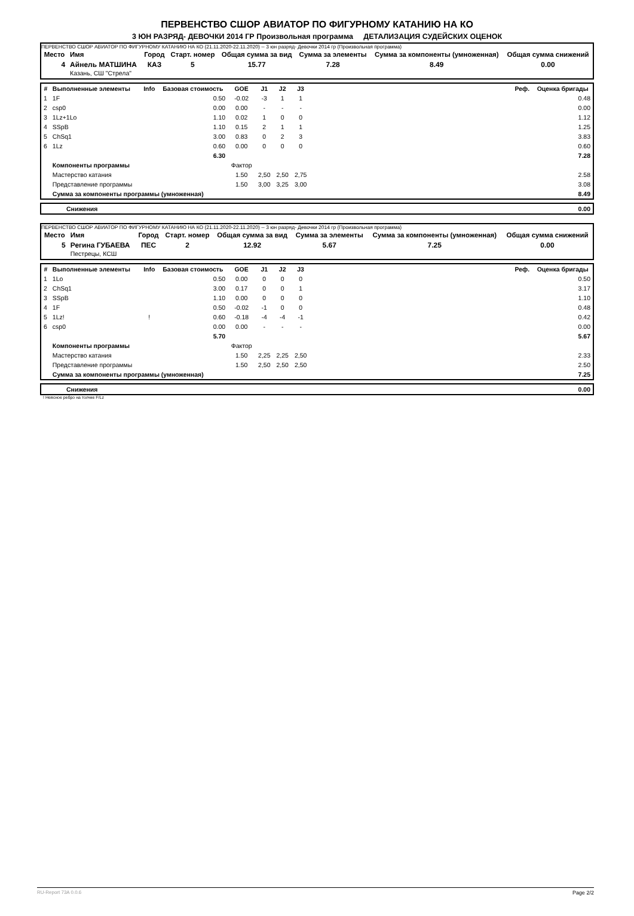ПЕРВЕНСТВО СШОР АВИАТОР ПО ФИГУРНОМУ КАТАНИЮ НА КО
3 ЮН РАЗРЯД- ДЕВОЧКИ 2014 ГР Произвольная программа ДЕТАЛИЗАЦИЯ СУДЕЙСКИХ ОЦЕНОК
ПЕРВЕНСТВО СШОР АВИАТОР ПО ФИГУРНОМУ КАТАНИЮ НА КО (21.11.2020-22.11.2020) -- 3 юн разряд- Девочки 2014 гр (Произвольная программа)
| Место | Имя | Город | Старт. номер | Общая сумма за вид | Сумма за элементы | Сумма за компоненты (умноженная) | Общая сумма снижений |
| --- | --- | --- | --- | --- | --- | --- | --- |
| 4 | Айнель МАТШИНА Казань, СШ "Стрела" | КАЗ | 5 | 15.77 | 7.28 | 8.49 | 0.00 |
| # | Выполненные элементы | Info | Базовая стоимость | GOE | J1 | J2 | J3 | | Реф. | Оценка бригады |
| --- | --- | --- | --- | --- | --- | --- | --- | --- | --- | --- |
| 1 | 1F | | 0.50 | -0.02 | -3 | 1 | 1 | | | 0.48 |
| 2 | csp0 | | 0.00 | 0.00 | - | - | - | | | 0.00 |
| 3 | 1Lz+1Lo | | 1.10 | 0.02 | 1 | 0 | 0 | | | 1.12 |
| 4 | SSpB | | 1.10 | 0.15 | 2 | 1 | 1 | | | 1.25 |
| 5 | ChSq1 | | 3.00 | 0.83 | 0 | 2 | 3 | | | 3.83 |
| 6 | 1Lz | | 0.60 | 0.00 | 0 | 0 | 0 | | | 0.60 |
| | | | 6.30 | | | | | | | 7.28 |
| | Компоненты программы | | | Фактор | | | | | | |
| | Мастерство катания | | | 1.50 | 2,50 | 2,50 | 2,75 | | | 2.58 |
| | Представление программы | | | 1.50 | 3,00 | 3,25 | 3,00 | | | 3.08 |
| | Сумма за компоненты программы (умноженная) | | | | | | | | | 8.49 |
| | Снижения | 0.00 |
ПЕРВЕНСТВО СШОР АВИАТОР ПО ФИГУРНОМУ КАТАНИЮ НА КО (21.11.2020-22.11.2020) -- 3 юн разряд- Девочки 2014 гр (Произвольная программа)
| Место | Имя | Город | Старт. номер | Общая сумма за вид | Сумма за элементы | Сумма за компоненты (умноженная) | Общая сумма снижений |
| --- | --- | --- | --- | --- | --- | --- | --- |
| 5 | Регина ГУБАЕВА Пестрецы, КСШ | ПЕС | 2 | 12.92 | 5.67 | 7.25 | 0.00 |
| # | Выполненные элементы | Info | Базовая стоимость | GOE | J1 | J2 | J3 | | Реф. | Оценка бригады |
| --- | --- | --- | --- | --- | --- | --- | --- | --- | --- | --- |
| 1 | 1Lo | | 0.50 | 0.00 | 0 | 0 | 0 | | | 0.50 |
| 2 | ChSq1 | | 3.00 | 0.17 | 0 | 0 | 1 | | | 3.17 |
| 3 | SSpB | | 1.10 | 0.00 | 0 | 0 | 0 | | | 1.10 |
| 4 | 1F | | 0.50 | -0.02 | -1 | 0 | 0 | | | 0.48 |
| 5 | 1Lz! | ! | 0.60 | -0.18 | -4 | -4 | -1 | | | 0.42 |
| 6 | csp0 | | 0.00 | 0.00 | - | - | - | | | 0.00 |
| | | | 5.70 | | | | | | | 5.67 |
| | Компоненты программы | | | Фактор | | | | | | |
| | Мастерство катания | | | 1.50 | 2,25 | 2,25 | 2,50 | | | 2.33 |
| | Представление программы | | | 1.50 | 2,50 | 2,50 | 2,50 | | | 2.50 |
| | Сумма за компоненты программы (умноженная) | | | | | | | | | 7.25 |
| | Снижения | 0.00 |
! Неясное ребро на толчке F/Lz
RU-Report 73A 0.0.6 Page 2/2